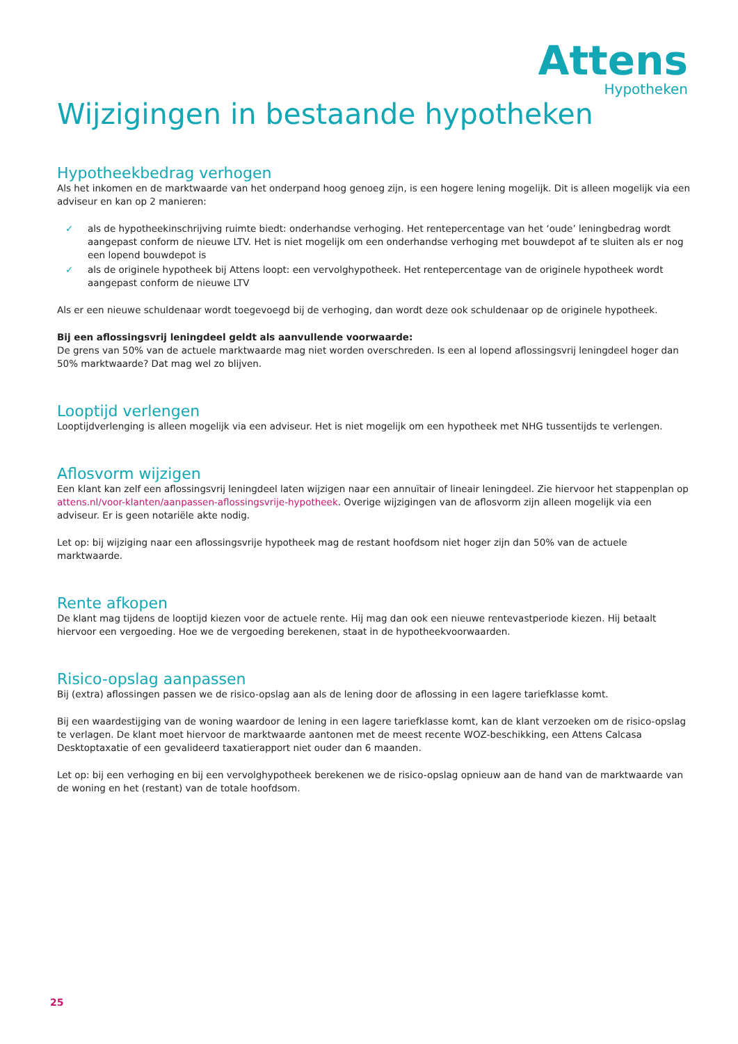Attens
Hypotheken
Wijzigingen in bestaande hypotheken
Hypotheekbedrag verhogen
Als het inkomen en de marktwaarde van het onderpand hoog genoeg zijn, is een hogere lening mogelijk. Dit is alleen mogelijk via een adviseur en kan op 2 manieren:
✓ als de hypotheekinschrijving ruimte biedt: onderhandse verhoging. Het rentepercentage van het ‘oude’ leningbedrag wordt aangepast conform de nieuwe LTV. Het is niet mogelijk om een onderhandse verhoging met bouwdepot af te sluiten als er nog een lopend bouwdepot is
✓ als de originele hypotheek bij Attens loopt: een vervolghypotheek. Het rentepercentage van de originele hypotheek wordt aangepast conform de nieuwe LTV
Als er een nieuwe schuldenaar wordt toegevoegd bij de verhoging, dan wordt deze ook schuldenaar op de originele hypotheek.
Bij een aflossingsvrij leningdeel geldt als aanvullende voorwaarde:
De grens van 50% van de actuele marktwaarde mag niet worden overschreden. Is een al lopend aflossingsvrij leningdeel hoger dan 50% marktwaarde? Dat mag wel zo blijven.
Looptijd verlengen
Looptijdverlenging is alleen mogelijk via een adviseur. Het is niet mogelijk om een hypotheek met NHG tussentijds te verlengen.
Aflosvorm wijzigen
Een klant kan zelf een aflossingsvrij leningdeel laten wijzigen naar een annuïtair of lineair leningdeel. Zie hiervoor het stappenplan op attens.nl/voor-klanten/aanpassen-aflossingsvrije-hypotheek. Overige wijzigingen van de aflosvorm zijn alleen mogelijk via een adviseur. Er is geen notariële akte nodig.
Let op: bij wijziging naar een aflossingsvrije hypotheek mag de restant hoofdsom niet hoger zijn dan 50% van de actuele marktwaarde.
Rente afkopen
De klant mag tijdens de looptijd kiezen voor de actuele rente. Hij mag dan ook een nieuwe rentevastperiode kiezen. Hij betaalt hiervoor een vergoeding. Hoe we de vergoeding berekenen, staat in de hypotheekvoorwaarden.
Risico-opslag aanpassen
Bij (extra) aflossingen passen we de risico-opslag aan als de lening door de aflossing in een lagere tariefklasse komt.
Bij een waardestijging van de woning waardoor de lening in een lagere tariefklasse komt, kan de klant verzoeken om de risico-opslag te verlagen. De klant moet hiervoor de marktwaarde aantonen met de meest recente WOZ-beschikking, een Attens Calcasa Desktoptaxatie of een gevalideerd taxatierapport niet ouder dan 6 maanden.
Let op: bij een verhoging en bij een vervolghypotheek berekenen we de risico-opslag opnieuw aan de hand van de marktwaarde van de woning en het (restant) van de totale hoofdsom.
25